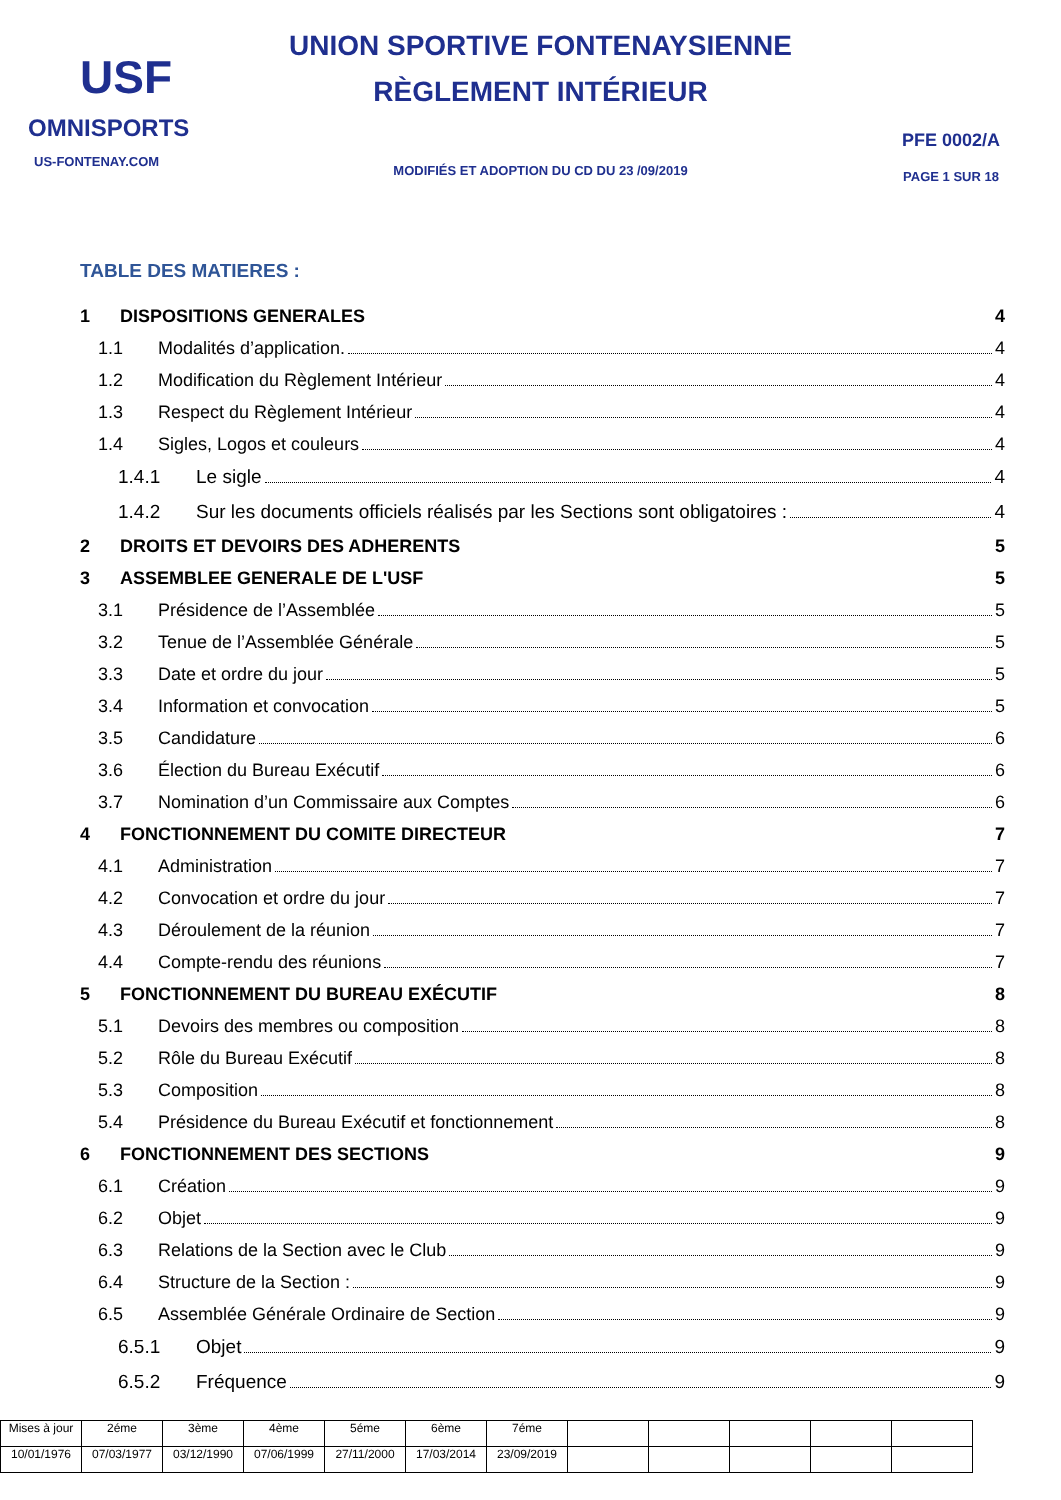USF
OMNISPORTS
US-FONTENAY.COM
UNION SPORTIVE FONTENAYSIENNE
RÈGLEMENT INTÉRIEUR
MODIFIÉS ET ADOPTION DU CD DU 23 /09/2019
PFE 0002/A
PAGE 1 SUR 18
TABLE DES MATIERES :
1 DISPOSITIONS GENERALES 4
1.1 Modalités d’application. 4
1.2 Modification du Règlement Intérieur 4
1.3 Respect du Règlement Intérieur 4
1.4 Sigles, Logos et couleurs 4
1.4.1 Le sigle 4
1.4.2 Sur les documents officiels réalisés par les Sections sont obligatoires : 4
2 DROITS ET DEVOIRS DES ADHERENTS 5
3 ASSEMBLEE GENERALE DE L'USF 5
3.1 Présidence de l’Assemblée 5
3.2 Tenue de l’Assemblée Générale 5
3.3 Date et ordre du jour 5
3.4 Information et convocation 5
3.5 Candidature 6
3.6 Élection du Bureau Exécutif 6
3.7 Nomination d’un Commissaire aux Comptes 6
4 FONCTIONNEMENT DU COMITE DIRECTEUR 7
4.1 Administration 7
4.2 Convocation et ordre du jour 7
4.3 Déroulement de la réunion 7
4.4 Compte-rendu des réunions 7
5 FONCTIONNEMENT DU BUREAU EXÉCUTIF 8
5.1 Devoirs des membres ou composition 8
5.2 Rôle du Bureau Exécutif 8
5.3 Composition 8
5.4 Présidence du Bureau Exécutif et fonctionnement 8
6 FONCTIONNEMENT DES SECTIONS 9
6.1 Création 9
6.2 Objet 9
6.3 Relations de la Section avec le Club 9
6.4 Structure de la Section : 9
6.5 Assemblée Générale Ordinaire de Section 9
6.5.1 Objet 9
6.5.2 Fréquence 9
| Mises à jour | 2éme | 3ème | 4ème | 5éme | 6ème | 7éme | | | | | |
| 10/01/1976 | 07/03/1977 | 03/12/1990 | 07/06/1999 | 27/11/2000 | 17/03/2014 | 23/09/2019 | | | | | |